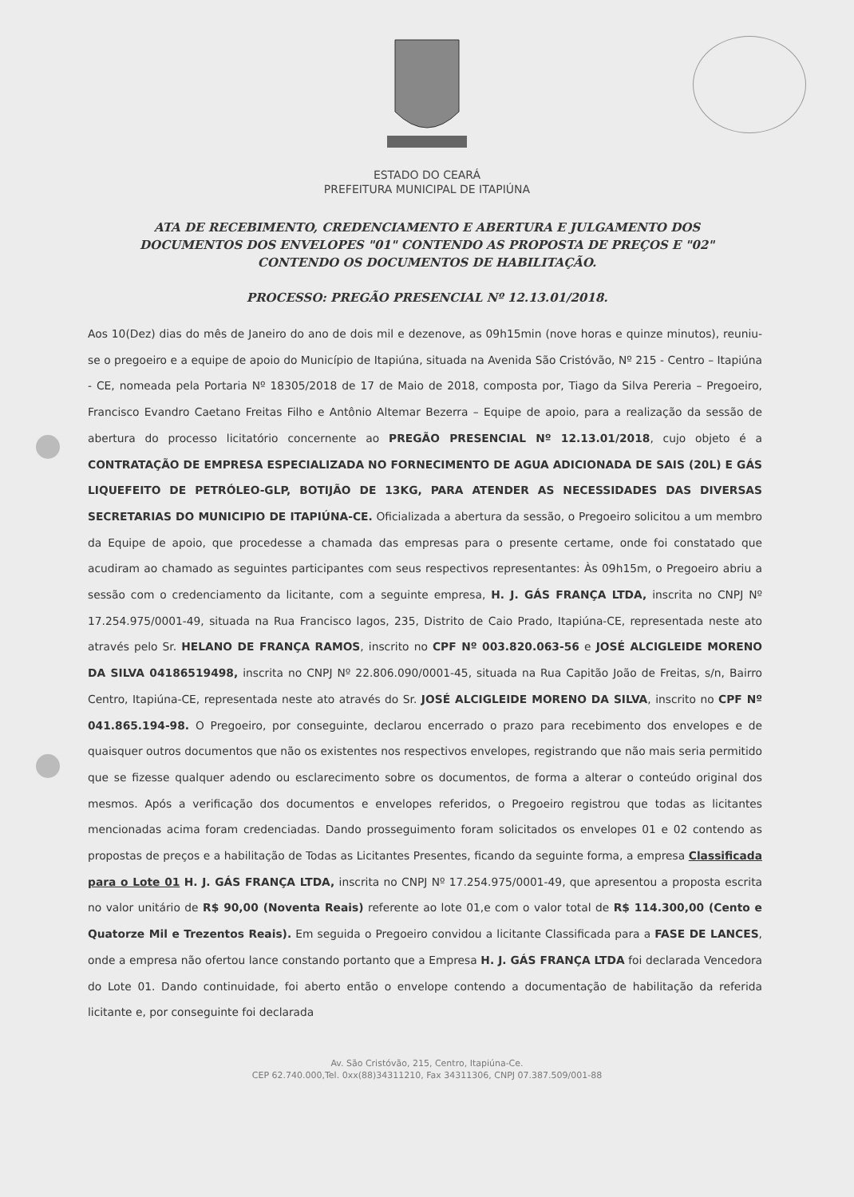ESTADO DO CEARÁ
PREFEITURA MUNICIPAL DE ITAPIÚNA
ATA DE RECEBIMENTO, CREDENCIAMENTO E ABERTURA E JULGAMENTO DOS DOCUMENTOS DOS ENVELOPES "01" CONTENDO AS PROPOSTA DE PREÇOS E "02" CONTENDO OS DOCUMENTOS DE HABILITAÇÃO.
PROCESSO: PREGÃO PRESENCIAL Nº 12.13.01/2018.
Aos 10(Dez) dias do mês de Janeiro do ano de dois mil e dezenove, as 09h15min (nove horas e quinze minutos), reuniu-se o pregoeiro e a equipe de apoio do Município de Itapiúna, situada na Avenida São Cristóvão, Nº 215 - Centro – Itapiúna - CE, nomeada pela Portaria Nº 18305/2018 de 17 de Maio de 2018, composta por, Tiago da Silva Pereria – Pregoeiro, Francisco Evandro Caetano Freitas Filho e Antônio Altemar Bezerra – Equipe de apoio, para a realização da sessão de abertura do processo licitatório concernente ao PREGÃO PRESENCIAL Nº 12.13.01/2018, cujo objeto é a CONTRATAÇÃO DE EMPRESA ESPECIALIZADA NO FORNECIMENTO DE AGUA ADICIONADA DE SAIS (20L) E GÁS LIQUEFEITO DE PETRÓLEO-GLP, BOTIJÃO DE 13KG, PARA ATENDER AS NECESSIDADES DAS DIVERSAS SECRETARIAS DO MUNICIPIO DE ITAPIÚNA-CE. Oficializada a abertura da sessão, o Pregoeiro solicitou a um membro da Equipe de apoio, que procedesse a chamada das empresas para o presente certame, onde foi constatado que acudiram ao chamado as seguintes participantes com seus respectivos representantes: Às 09h15m, o Pregoeiro abriu a sessão com o credenciamento da licitante, com a seguinte empresa, H. J. GÁS FRANÇA LTDA, inscrita no CNPJ Nº 17.254.975/0001-49, situada na Rua Francisco lagos, 235, Distrito de Caio Prado, Itapiúna-CE, representada neste ato através pelo Sr. HELANO DE FRANÇA RAMOS, inscrito no CPF Nº 003.820.063-56 e JOSÉ ALCIGLEIDE MORENO DA SILVA 04186519498, inscrita no CNPJ Nº 22.806.090/0001-45, situada na Rua Capitão João de Freitas, s/n, Bairro Centro, Itapiúna-CE, representada neste ato através do Sr. JOSÉ ALCIGLEIDE MORENO DA SILVA, inscrito no CPF Nº 041.865.194-98. O Pregoeiro, por conseguinte, declarou encerrado o prazo para recebimento dos envelopes e de quaisquer outros documentos que não os existentes nos respectivos envelopes, registrando que não mais seria permitido que se fizesse qualquer adendo ou esclarecimento sobre os documentos, de forma a alterar o conteúdo original dos mesmos. Após a verificação dos documentos e envelopes referidos, o Pregoeiro registrou que todas as licitantes mencionadas acima foram credenciadas. Dando prosseguimento foram solicitados os envelopes 01 e 02 contendo as propostas de preços e a habilitação de Todas as Licitantes Presentes, ficando da seguinte forma, a empresa Classificada para o Lote 01 H. J. GÁS FRANÇA LTDA, inscrita no CNPJ Nº 17.254.975/0001-49, que apresentou a proposta escrita no valor unitário de R$ 90,00 (Noventa Reais) referente ao lote 01,e com o valor total de R$ 114.300,00 (Cento e Quatorze Mil e Trezentos Reais). Em seguida o Pregoeiro convidou a licitante Classificada para a FASE DE LANCES, onde a empresa não ofertou lance constando portanto que a Empresa H. J. GÁS FRANÇA LTDA foi declarada Vencedora do Lote 01. Dando continuidade, foi aberto então o envelope contendo a documentação de habilitação da referida licitante e, por conseguinte foi declarada
Av. São Cristóvão, 215, Centro, Itapiúna-Ce.
CEP 62.740.000,Tel. 0xx(88)34311210, Fax 34311306, CNPJ 07.387.509/001-88